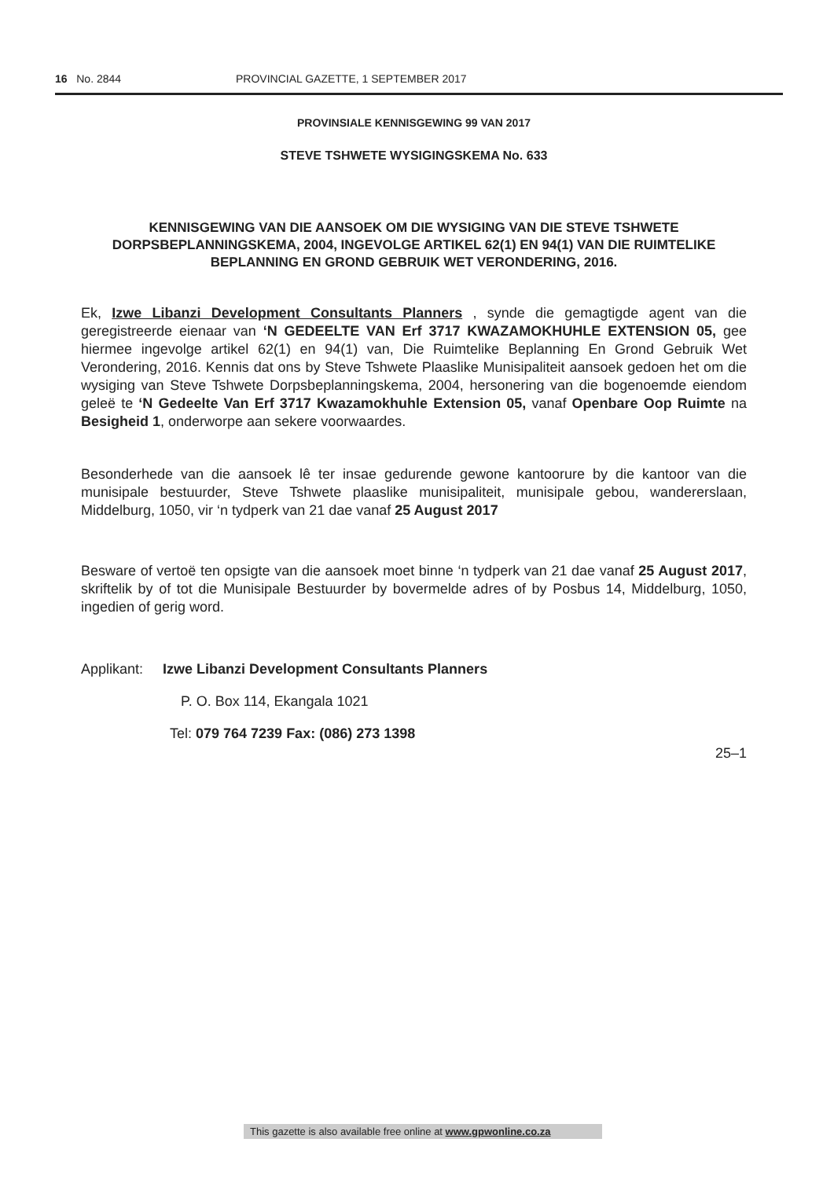16 No. 2844 PROVINCIAL GAZETTE, 1 SEPTEMBER 2017
PROVINSIALE KENNISGEWING 99 VAN 2017
STEVE TSHWETE WYSIGINGSKEMA No. 633
KENNISGEWING VAN DIE AANSOEK OM DIE WYSIGING VAN DIE STEVE TSHWETE DORPSBEPLANNINGSKEMA, 2004, INGEVOLGE ARTIKEL 62(1) EN 94(1) VAN DIE RUIMTELIKE BEPLANNING EN GROND GEBRUIK WET VERONDERING, 2016.
Ek, Izwe Libanzi Development Consultants Planners , synde die gemagtigde agent van die geregistreerde eienaar van ‘N GEDEELTE VAN Erf 3717 KWAZAMOKHUHLE EXTENSION 05, gee hiermee ingevolge artikel 62(1) en 94(1) van, Die Ruimtelike Beplanning En Grond Gebruik Wet Verondering, 2016. Kennis dat ons by Steve Tshwete Plaaslike Munisipaliteit aansoek gedoen het om die wysiging van Steve Tshwete Dorpsbeplanningskema, 2004, hersonering van die bogenoemde eiendom geleë te ‘N Gedeelte Van Erf 3717 Kwazamokhuhle Extension 05, vanaf Openbare Oop Ruimte na Besigheid 1, onderworpe aan sekere voorwaardes.
Besonderhede van die aansoek lê ter insae gedurende gewone kantoorure by die kantoor van die munisipale bestuurder, Steve Tshwete plaaslike munisipaliteit, munisipale gebou, wandererslaan, Middelburg, 1050, vir ‘n tydperk van 21 dae vanaf 25 August 2017
Besware of vertoë ten opsigte van die aansoek moet binne ‘n tydperk van 21 dae vanaf 25 August 2017, skriftelik by of tot die Munisipale Bestuurder by bovermelde adres of by Posbus 14, Middelburg, 1050, ingedien of gerig word.
Applikant: Izwe Libanzi Development Consultants Planners
P. O. Box 114, Ekangala 1021
Tel: 079 764 7239 Fax: (086) 273 1398
25–1
This gazette is also available free online at www.gpwonline.co.za